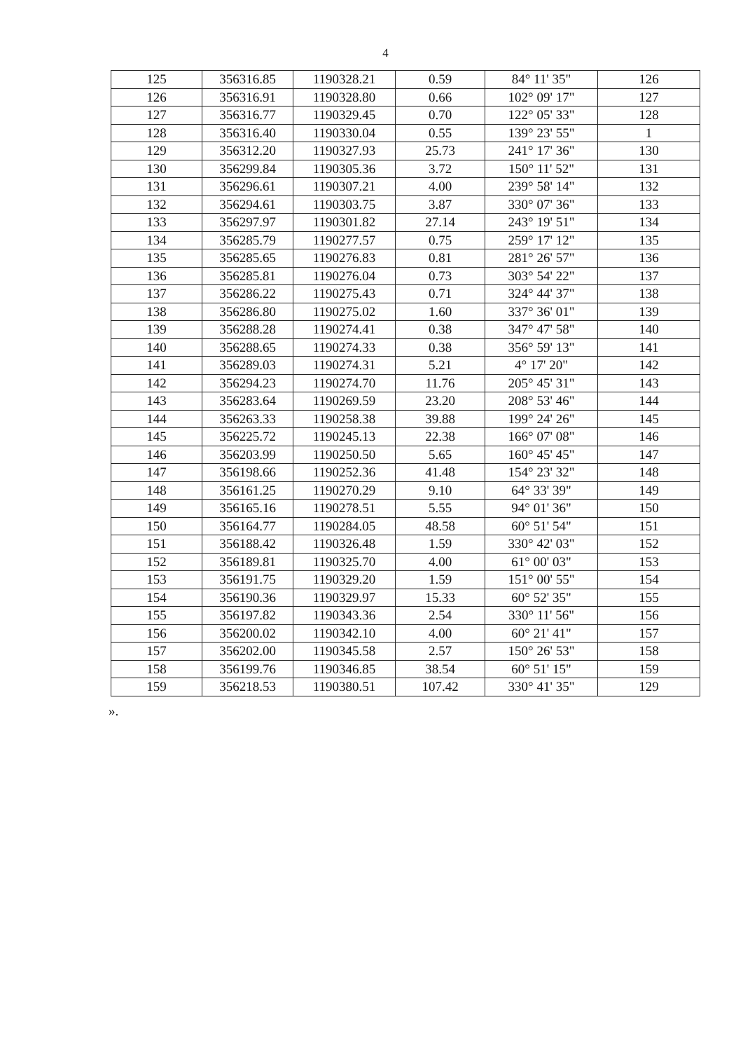4
| 125 | 356316.85 | 1190328.21 | 0.59 | 84° 11' 35" | 126 |
| 126 | 356316.91 | 1190328.80 | 0.66 | 102° 09' 17" | 127 |
| 127 | 356316.77 | 1190329.45 | 0.70 | 122° 05' 33" | 128 |
| 128 | 356316.40 | 1190330.04 | 0.55 | 139° 23' 55" | 1 |
| 129 | 356312.20 | 1190327.93 | 25.73 | 241° 17' 36" | 130 |
| 130 | 356299.84 | 1190305.36 | 3.72 | 150° 11' 52" | 131 |
| 131 | 356296.61 | 1190307.21 | 4.00 | 239° 58' 14" | 132 |
| 132 | 356294.61 | 1190303.75 | 3.87 | 330° 07' 36" | 133 |
| 133 | 356297.97 | 1190301.82 | 27.14 | 243° 19' 51" | 134 |
| 134 | 356285.79 | 1190277.57 | 0.75 | 259° 17' 12" | 135 |
| 135 | 356285.65 | 1190276.83 | 0.81 | 281° 26' 57" | 136 |
| 136 | 356285.81 | 1190276.04 | 0.73 | 303° 54' 22" | 137 |
| 137 | 356286.22 | 1190275.43 | 0.71 | 324° 44' 37" | 138 |
| 138 | 356286.80 | 1190275.02 | 1.60 | 337° 36' 01" | 139 |
| 139 | 356288.28 | 1190274.41 | 0.38 | 347° 47' 58" | 140 |
| 140 | 356288.65 | 1190274.33 | 0.38 | 356° 59' 13" | 141 |
| 141 | 356289.03 | 1190274.31 | 5.21 | 4° 17' 20" | 142 |
| 142 | 356294.23 | 1190274.70 | 11.76 | 205° 45' 31" | 143 |
| 143 | 356283.64 | 1190269.59 | 23.20 | 208° 53' 46" | 144 |
| 144 | 356263.33 | 1190258.38 | 39.88 | 199° 24' 26" | 145 |
| 145 | 356225.72 | 1190245.13 | 22.38 | 166° 07' 08" | 146 |
| 146 | 356203.99 | 1190250.50 | 5.65 | 160° 45' 45" | 147 |
| 147 | 356198.66 | 1190252.36 | 41.48 | 154° 23' 32" | 148 |
| 148 | 356161.25 | 1190270.29 | 9.10 | 64° 33' 39" | 149 |
| 149 | 356165.16 | 1190278.51 | 5.55 | 94° 01' 36" | 150 |
| 150 | 356164.77 | 1190284.05 | 48.58 | 60° 51' 54" | 151 |
| 151 | 356188.42 | 1190326.48 | 1.59 | 330° 42' 03" | 152 |
| 152 | 356189.81 | 1190325.70 | 4.00 | 61° 00' 03" | 153 |
| 153 | 356191.75 | 1190329.20 | 1.59 | 151° 00' 55" | 154 |
| 154 | 356190.36 | 1190329.97 | 15.33 | 60° 52' 35" | 155 |
| 155 | 356197.82 | 1190343.36 | 2.54 | 330° 11' 56" | 156 |
| 156 | 356200.02 | 1190342.10 | 4.00 | 60° 21' 41" | 157 |
| 157 | 356202.00 | 1190345.58 | 2.57 | 150° 26' 53" | 158 |
| 158 | 356199.76 | 1190346.85 | 38.54 | 60° 51' 15" | 159 |
| 159 | 356218.53 | 1190380.51 | 107.42 | 330° 41' 35" | 129 |
».